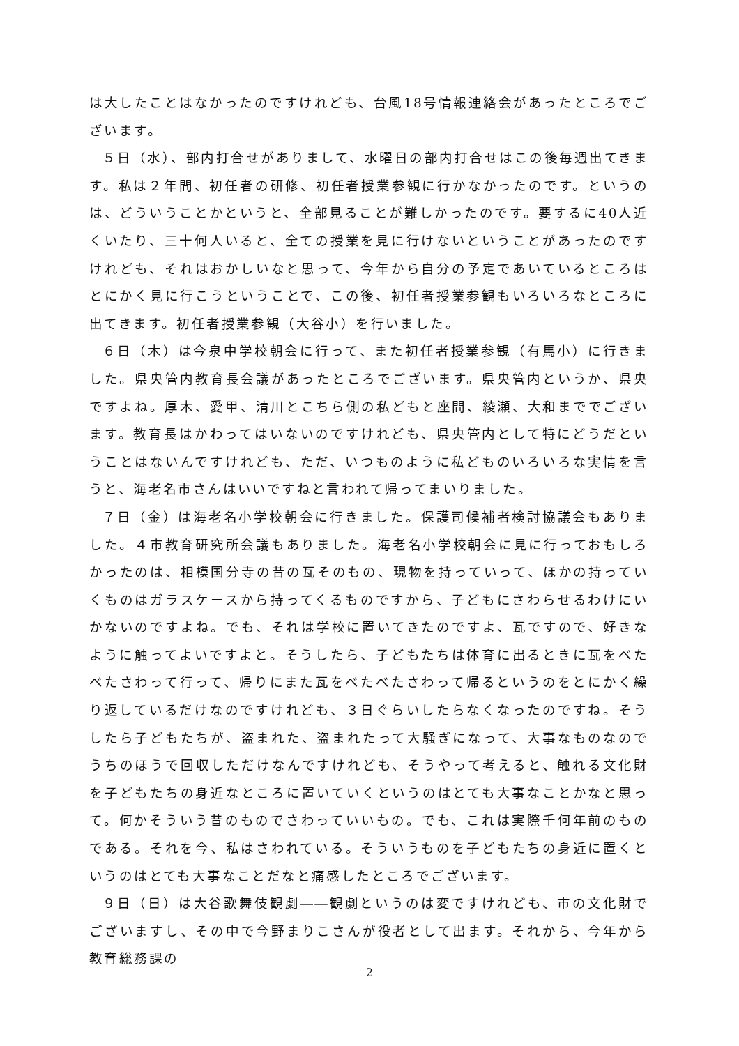は大したことはなかったのですけれども、台風18号情報連絡会があったところでございます。
５日（水）、部内打合せがありまして、水曜日の部内打合せはこの後毎週出てきます。私は２年間、初任者の研修、初任者授業参観に行かなかったのです。というのは、どういうことかというと、全部見ることが難しかったのです。要するに40人近くいたり、三十何人いると、全ての授業を見に行けないということがあったのですけれども、それはおかしいなと思って、今年から自分の予定であいているところはとにかく見に行こうということで、この後、初任者授業参観もいろいろなところに出てきます。初任者授業参観（大谷小）を行いました。
６日（木）は今泉中学校朝会に行って、また初任者授業参観（有馬小）に行きました。県央管内教育長会議があったところでございます。県央管内というか、県央ですよね。厚木、愛甲、清川とこちら側の私どもと座間、綾瀬、大和まででございます。教育長はかわってはいないのですけれども、県央管内として特にどうだということはないんですけれども、ただ、いつものように私どものいろいろな実情を言うと、海老名市さんはいいですねと言われて帰ってまいりました。
７日（金）は海老名小学校朝会に行きました。保護司候補者検討協議会もありました。４市教育研究所会議もありました。海老名小学校朝会に見に行っておもしろかったのは、相模国分寺の昔の瓦そのもの、現物を持っていって、ほかの持っていくものはガラスケースから持ってくるものですから、子どもにさわらせるわけにいかないのですよね。でも、それは学校に置いてきたのですよ、瓦ですので、好きなように触ってよいですよと。そうしたら、子どもたちは体育に出るときに瓦をべたべたさわって行って、帰りにまた瓦をべたべたさわって帰るというのをとにかく繰り返しているだけなのですけれども、３日ぐらいしたらなくなったのですね。そうしたら子どもたちが、盗まれた、盗まれたって大騒ぎになって、大事なものなのでうちのほうで回収しただけなんですけれども、そうやって考えると、触れる文化財を子どもたちの身近なところに置いていくというのはとても大事なことかなと思って。何かそういう昔のものでさわっていいもの。でも、これは実際千何年前のものである。それを今、私はさわれている。そういうものを子どもたちの身近に置くというのはとても大事なことだなと痛感したところでございます。
９日（日）は大谷歌舞伎観劇――観劇というのは変ですけれども、市の文化財でございますし、その中で今野まりこさんが役者として出ます。それから、今年から教育総務課の
2